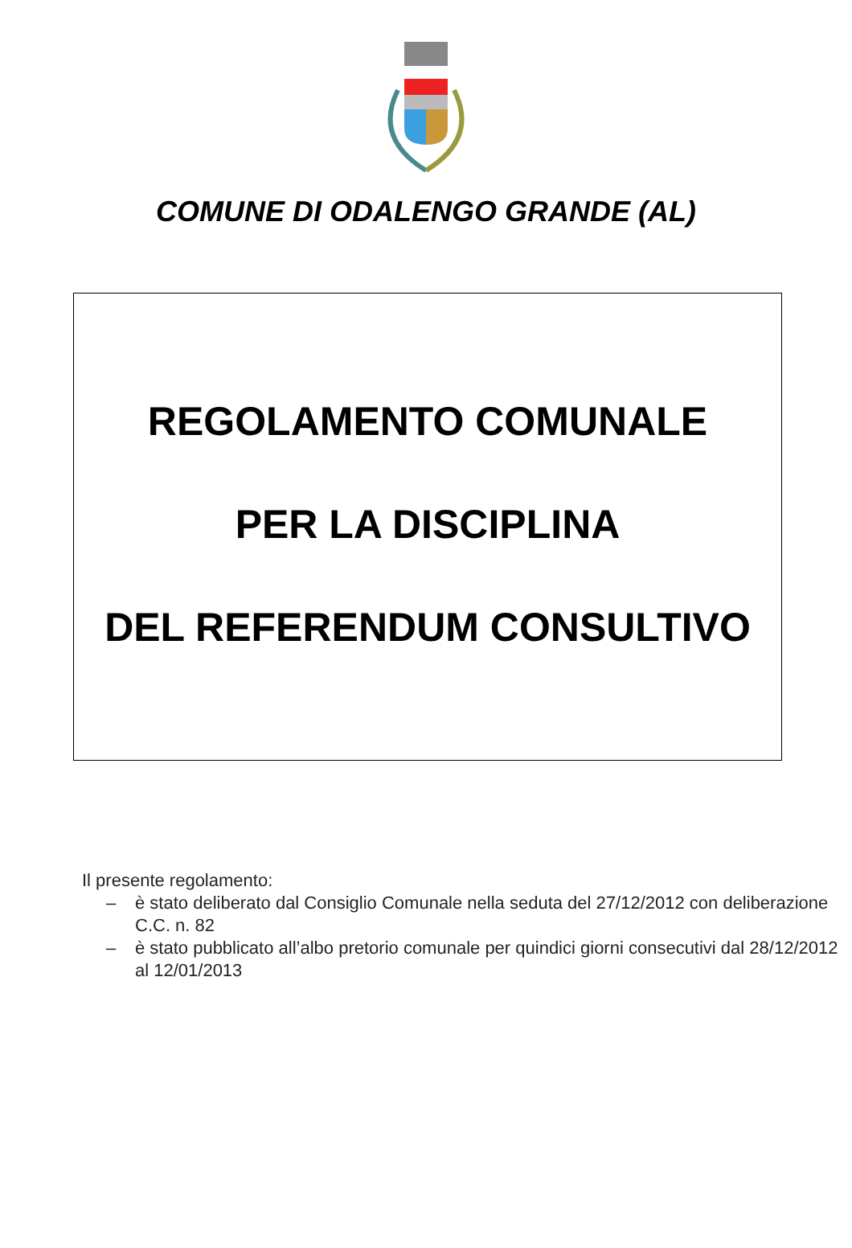COMUNE DI ODALENGO GRANDE (AL)
REGOLAMENTO COMUNALE
PER LA DISCIPLINA
DEL REFERENDUM CONSULTIVO
Il presente regolamento:
– è stato deliberato dal Consiglio Comunale nella seduta del 27/12/2012 con deliberazione C.C. n. 82
– è stato pubblicato all’albo pretorio comunale per quindici giorni consecutivi dal 28/12/2012 al 12/01/2013